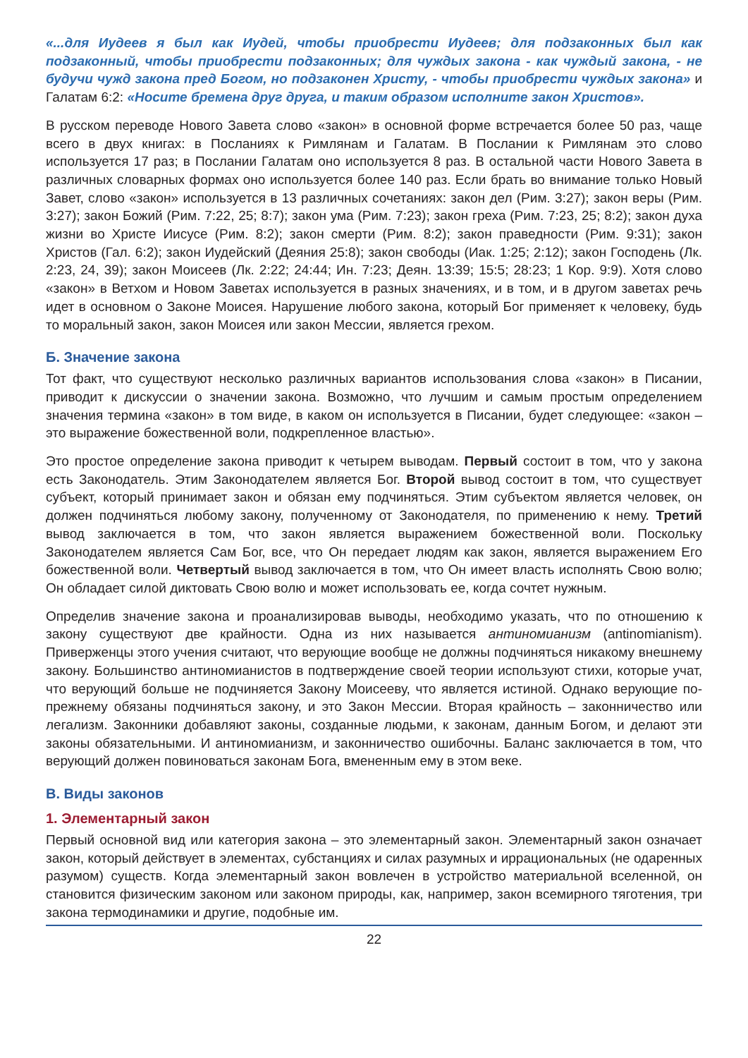«...для Иудеев я был как Иудей, чтобы приобрести Иудеев; для подзаконных был как подзаконный, чтобы приобрести подзаконных; для чуждых закона - как чуждый закона, - не будучи чужд закона пред Богом, но подзаконен Христу, - чтобы приобрести чуждых закона» и Галатам 6:2: «Носите бремена друг друга, и таким образом исполните закон Христов».
В русском переводе Нового Завета слово «закон» в основной форме встречается более 50 раз, чаще всего в двух книгах: в Посланиях к Римлянам и Галатам. В Послании к Римлянам это слово используется 17 раз; в Послании Галатам оно используется 8 раз. В остальной части Нового Завета в различных словарных формах оно используется более 140 раз. Если брать во внимание только Новый Завет, слово «закон» используется в 13 различных сочетаниях: закон дел (Рим. 3:27); закон веры (Рим. 3:27); закон Божий (Рим. 7:22, 25; 8:7); закон ума (Рим. 7:23); закон греха (Рим. 7:23, 25; 8:2); закон духа жизни во Христе Иисусе (Рим. 8:2); закон смерти (Рим. 8:2); закон праведности (Рим. 9:31); закон Христов (Гал. 6:2); закон Иудейский (Деяния 25:8); закон свободы (Иак. 1:25; 2:12); закон Господень (Лк. 2:23, 24, 39); закон Моисеев (Лк. 2:22; 24:44; Ин. 7:23; Деян. 13:39; 15:5; 28:23; 1 Кор. 9:9). Хотя слово «закон» в Ветхом и Новом Заветах используется в разных значениях, и в том, и в другом заветах речь идет в основном о Законе Моисея. Нарушение любого закона, который Бог применяет к человеку, будь то моральный закон, закон Моисея или закон Мессии, является грехом.
Б. Значение закона
Тот факт, что существуют несколько различных вариантов использования слова «закон» в Писании, приводит к дискуссии о значении закона. Возможно, что лучшим и самым простым определением значения термина «закон» в том виде, в каком он используется в Писании, будет следующее: «закон – это выражение божественной воли, подкрепленное властью».
Это простое определение закона приводит к четырем выводам. Первый состоит в том, что у закона есть Законодатель. Этим Законодателем является Бог. Второй вывод состоит в том, что существует субъект, который принимает закон и обязан ему подчиняться. Этим субъектом является человек, он должен подчиняться любому закону, полученному от Законодателя, по применению к нему. Третий вывод заключается в том, что закон является выражением божественной воли. Поскольку Законодателем является Сам Бог, все, что Он передает людям как закон, является выражением Его божественной воли. Четвертый вывод заключается в том, что Он имеет власть исполнять Свою волю; Он обладает силой диктовать Свою волю и может использовать ее, когда сочтет нужным.
Определив значение закона и проанализировав выводы, необходимо указать, что по отношению к закону существуют две крайности. Одна из них называется антиномианизм (antinomianism). Приверженцы этого учения считают, что верующие вообще не должны подчиняться никакому внешнему закону. Большинство антиномианистов в подтверждение своей теории используют стихи, которые учат, что верующий больше не подчиняется Закону Моисееву, что является истиной. Однако верующие по-прежнему обязаны подчиняться закону, и это Закон Мессии. Вторая крайность – законничество или легализм. Законники добавляют законы, созданные людьми, к законам, данным Богом, и делают эти законы обязательными. И антиномианизм, и законничество ошибочны. Баланс заключается в том, что верующий должен повиноваться законам Бога, вмененным ему в этом веке.
В. Виды законов
1. Элементарный закон
Первый основной вид или категория закона – это элементарный закон. Элементарный закон означает закон, который действует в элементах, субстанциях и силах разумных и иррациональных (не одаренных разумом) существ. Когда элементарный закон вовлечен в устройство материальной вселенной, он становится физическим законом или законом природы, как, например, закон всемирного тяготения, три закона термодинамики и другие, подобные им.
22